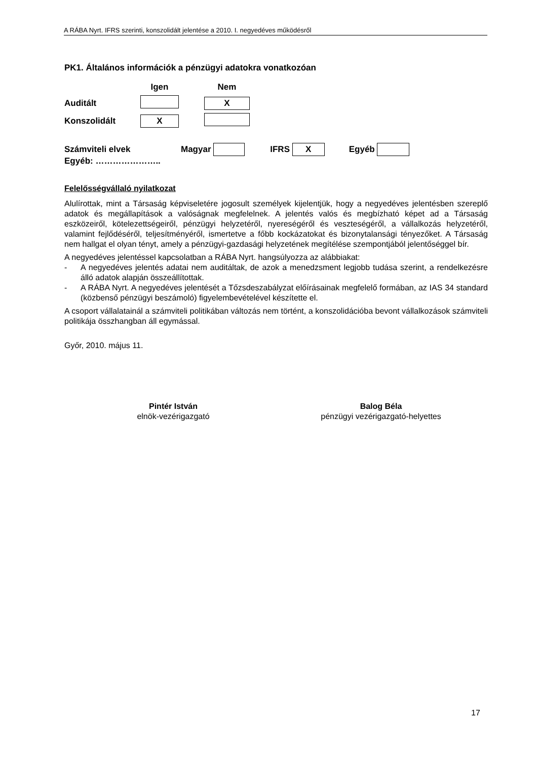A RÁBA Nyrt. IFRS szerinti, konszolidált jelentése a 2010. I. negyedéves működésről
PK1. Általános információk a pénzügyi adatokra vonatkozóan
| | Igen | | Nem |
| Auditált | | | X |
| Konszolidált | X | | |
Számviteli elvek Magyar IFRS X Egyéb
Egyéb: …………………..
Felelősségvállaló nyilatkozat
Alulírottak, mint a Társaság képviseletére jogosult személyek kijelentjük, hogy a negyedéves jelentésben szereplő adatok és megállapítások a valóságnak megfelelnek. A jelentés valós és megbízható képet ad a Társaság eszközeiről, kötelezettségeiről, pénzügyi helyzetéről, nyereségéről és veszteségéről, a vállalkozás helyzetéről, valamint fejlődéséről, teljesítményéről, ismertetve a főbb kockázatokat és bizonytalansági tényezőket. A Társaság nem hallgat el olyan tényt, amely a pénzügyi-gazdasági helyzetének megítélése szempontjából jelentőséggel bír.
A negyedéves jelentéssel kapcsolatban a RÁBA Nyrt. hangsúlyozza az alábbiakat:
- A negyedéves jelentés adatai nem auditáltak, de azok a menedzsment legjobb tudása szerint, a rendelkezésre álló adatok alapján összeállítottak.
- A RÁBA Nyrt. A negyedéves jelentését a Tőzsdeszabályzat előírásainak megfelelő formában, az IAS 34 standard (közbenső pénzügyi beszámoló) figyelembevételével készítette el.
A csoport vállalatainál a számviteli politikában változás nem történt, a konszolidációba bevont vállalkozások számviteli politikája összhangban áll egymással.
Győr, 2010. május 11.
Pintér István
elnök-vezérigazgató
Balog Béla
pénzügyi vezérigazgató-helyettes
17